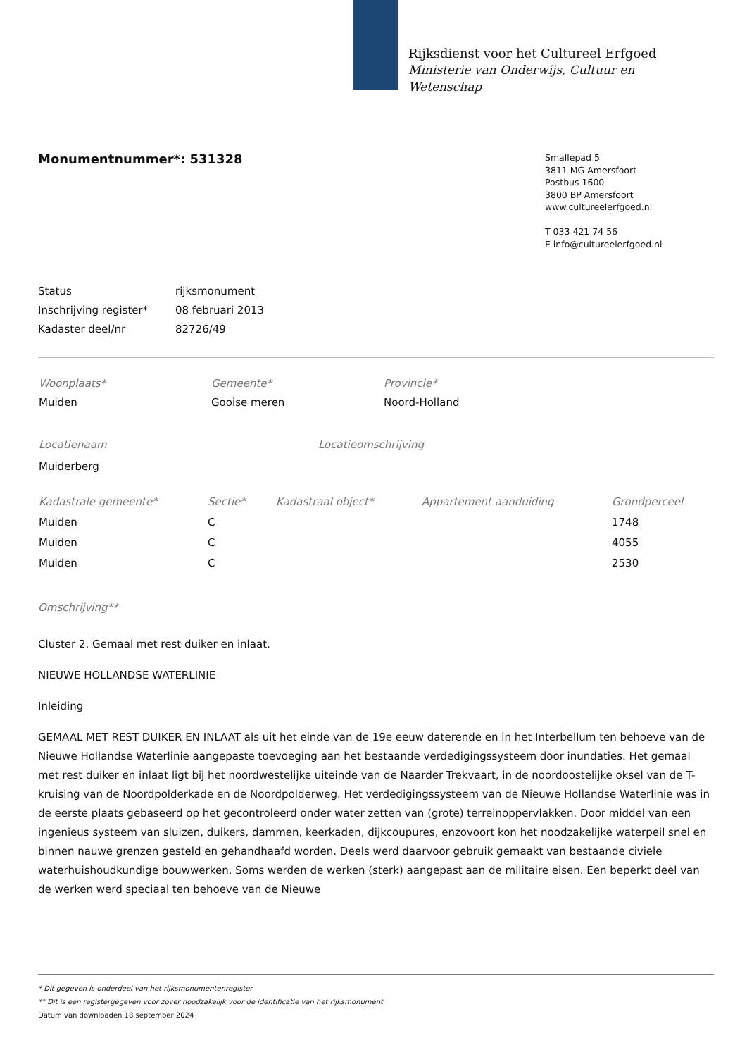Rijksdienst voor het Cultureel Erfgoed
Ministerie van Onderwijs, Cultuur en
Wetenschap
Monumentnummer*: 531328
Smallepad 5
3811 MG Amersfoort
Postbus 1600
3800 BP Amersfoort
www.cultureelerfgoed.nl
T 033 421 74 56
E info@cultureelerfgoed.nl
| Status | rijksmonument |
| Inschrijving register* | 08 februari 2013 |
| Kadaster deel/nr | 82726/49 |
| Woonplaats* | Gemeente* | Provincie* |
| Muiden | Gooise meren | Noord-Holland |
| Locatienaam | Locatieomschrijving |
| Muiderberg | |
| Kadastrale gemeente* | Sectie* | Kadastraal object* | Appartement aanduiding | Grondperceel |
| --- | --- | --- | --- | --- |
| Muiden | C | | | 1748 |
| Muiden | C | | | 4055 |
| Muiden | C | | | 2530 |
Omschrijving**
Cluster 2. Gemaal met rest duiker en inlaat.
NIEUWE HOLLANDSE WATERLINIE
Inleiding
GEMAAL MET REST DUIKER EN INLAAT als uit het einde van de 19e eeuw daterende en in het Interbellum ten behoeve van de Nieuwe Hollandse Waterlinie aangepaste toevoeging aan het bestaande verdedigingssysteem door inundaties. Het gemaal met rest duiker en inlaat ligt bij het noordwestelijke uiteinde van de Naarder Trekvaart, in de noordoostelijke oksel van de T-kruising van de Noordpolderkade en de Noordpolderweg. Het verdedigingssysteem van de Nieuwe Hollandse Waterlinie was in de eerste plaats gebaseerd op het gecontroleerd onder water zetten van (grote) terreinoppervlakken. Door middel van een ingenieus systeem van sluizen, duikers, dammen, keerkaden, dijkcoupures, enzovoort kon het noodzakelijke waterpeil snel en binnen nauwe grenzen gesteld en gehandhaafd worden. Deels werd daarvoor gebruik gemaakt van bestaande civiele waterhuishoudkundige bouwwerken. Soms werden de werken (sterk) aangepast aan de militaire eisen. Een beperkt deel van de werken werd speciaal ten behoeve van de Nieuwe
* Dit gegeven is onderdeel van het rijksmonumentenregister
** Dit is een registergegeven voor zover noodzakelijk voor de identificatie van het rijksmonument
Datum van downloaden 18 september 2024